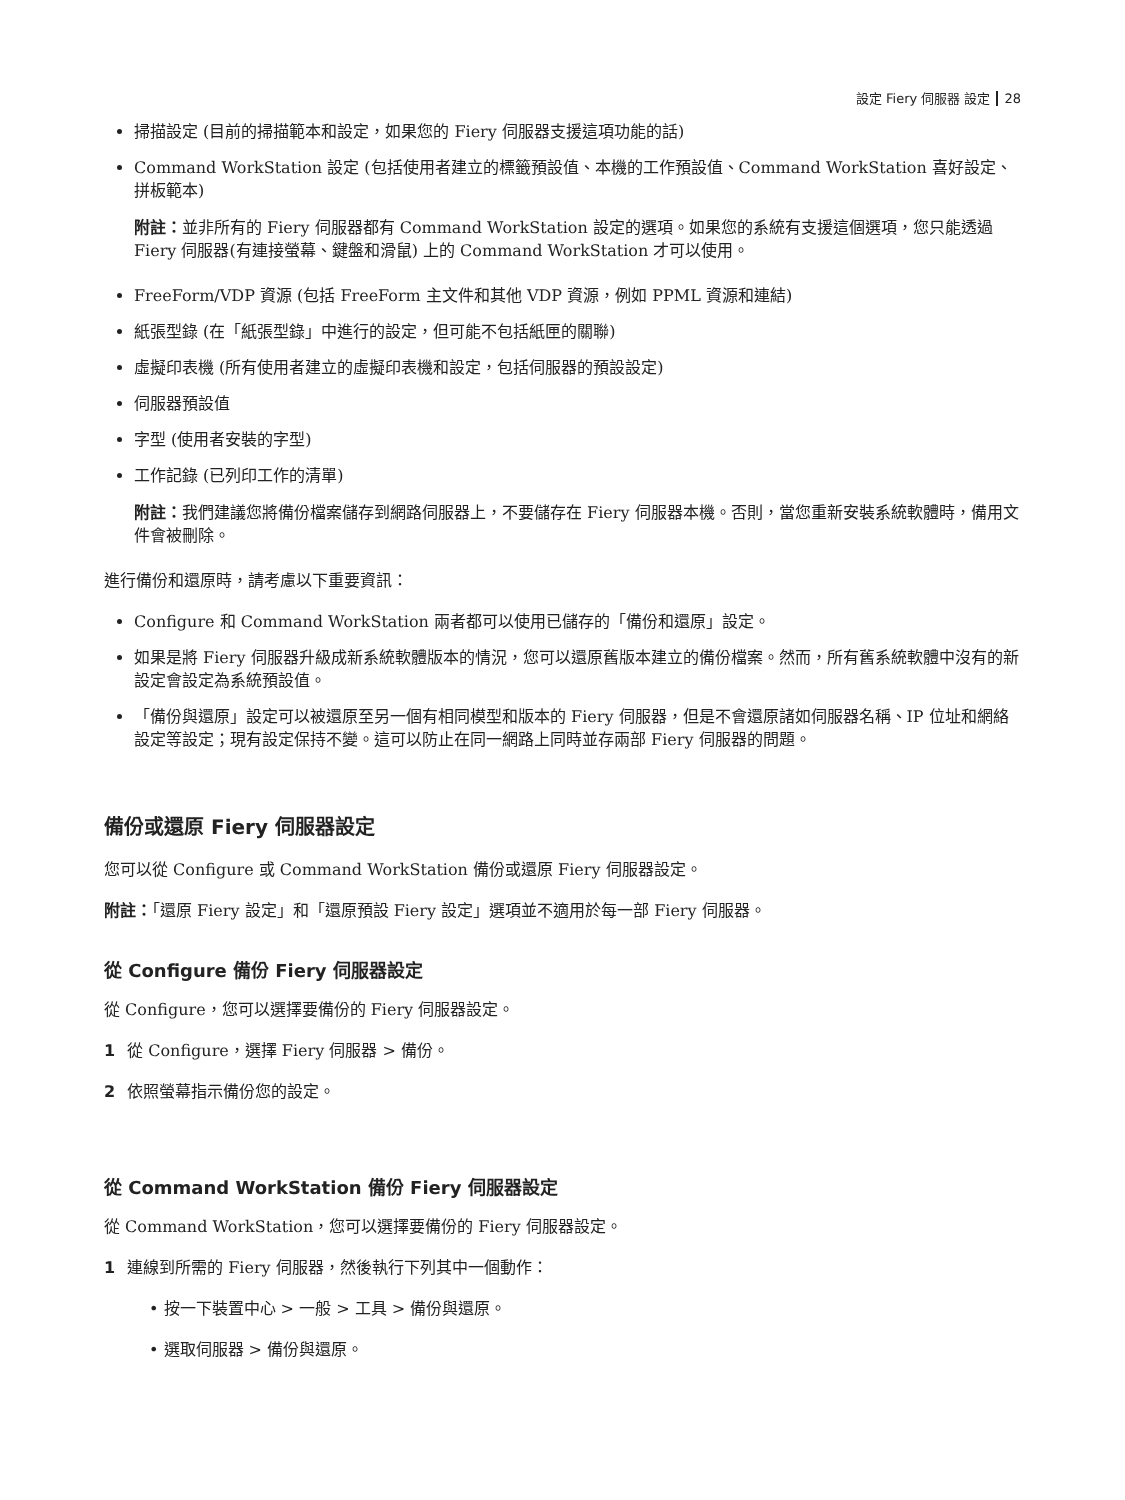設定 Fiery 伺服器 設定 28
掃描設定 (目前的掃描範本和設定，如果您的 Fiery 伺服器支援這項功能的話)
Command WorkStation 設定 (包括使用者建立的標籤預設值、本機的工作預設值、Command WorkStation 喜好設定、拼板範本)
附註：並非所有的 Fiery 伺服器都有 Command WorkStation 設定的選項。如果您的系統有支援這個選項，您只能透過 Fiery 伺服器(有連接螢幕、鍵盤和滑鼠) 上的 Command WorkStation 才可以使用。
FreeForm/VDP 資源 (包括 FreeForm 主文件和其他 VDP 資源，例如 PPML 資源和連結)
紙張型錄 (在「紙張型錄」中進行的設定，但可能不包括紙匣的關聯)
虛擬印表機 (所有使用者建立的虛擬印表機和設定，包括伺服器的預設設定)
伺服器預設值
字型 (使用者安裝的字型)
工作記錄 (已列印工作的清單)
附註：我們建議您將備份檔案儲存到網路伺服器上，不要儲存在 Fiery 伺服器本機。否則，當您重新安裝系統軟體時，備用文件會被刪除。
進行備份和還原時，請考慮以下重要資訊：
Configure 和 Command WorkStation 兩者都可以使用已儲存的「備份和還原」設定。
如果是將 Fiery 伺服器升級成新系統軟體版本的情況，您可以還原舊版本建立的備份檔案。然而，所有舊系統軟體中沒有的新設定會設定為系統預設值。
「備份與還原」設定可以被還原至另一個有相同模型和版本的 Fiery 伺服器，但是不會還原諸如伺服器名稱、IP 位址和網絡設定等設定；現有設定保持不變。這可以防止在同一網路上同時並存兩部 Fiery 伺服器的問題。
備份或還原 Fiery 伺服器設定
您可以從 Configure 或 Command WorkStation 備份或還原 Fiery 伺服器設定。
附註：「還原 Fiery 設定」和「還原預設 Fiery 設定」選項並不適用於每一部 Fiery 伺服器。
從 Configure 備份 Fiery 伺服器設定
從 Configure，您可以選擇要備份的 Fiery 伺服器設定。
1 從 Configure，選擇 Fiery 伺服器 > 備份。
2 依照螢幕指示備份您的設定。
從 Command WorkStation 備份 Fiery 伺服器設定
從 Command WorkStation，您可以選擇要備份的 Fiery 伺服器設定。
1 連線到所需的 Fiery 伺服器，然後執行下列其中一個動作：
• 按一下裝置中心 > 一般 > 工具 > 備份與還原。
• 選取伺服器 > 備份與還原。